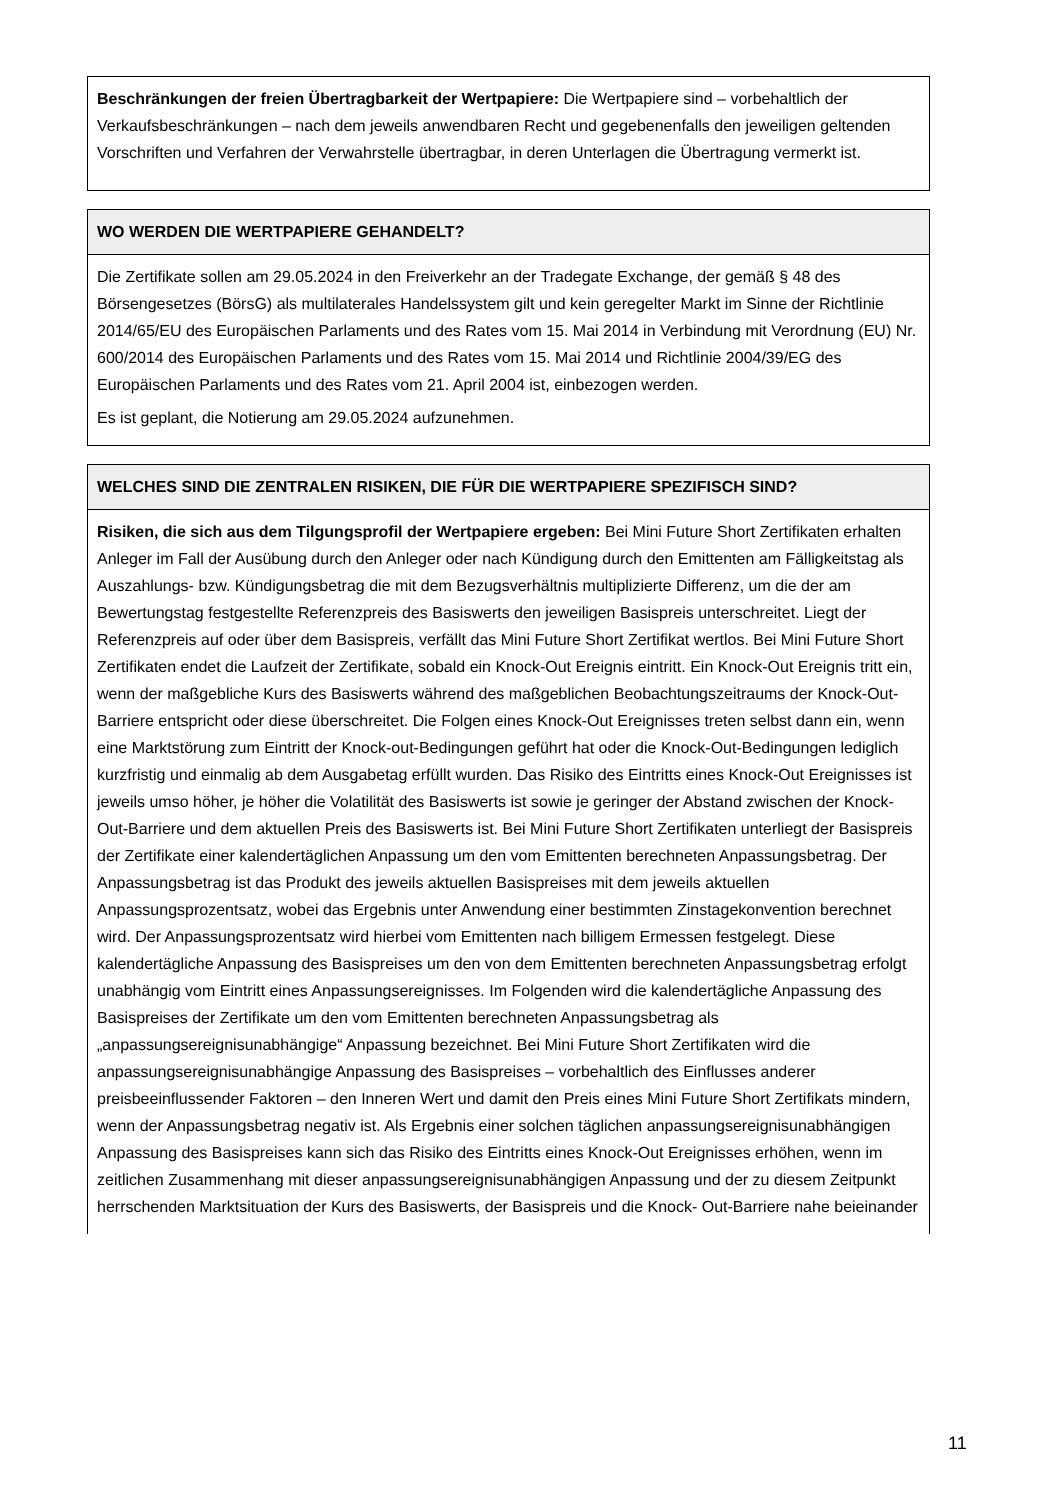Beschränkungen der freien Übertragbarkeit der Wertpapiere: Die Wertpapiere sind – vorbehaltlich der Verkaufsbeschränkungen – nach dem jeweils anwendbaren Recht und gegebenenfalls den jeweiligen geltenden Vorschriften und Verfahren der Verwahrstelle übertragbar, in deren Unterlagen die Übertragung vermerkt ist.
WO WERDEN DIE WERTPAPIERE GEHANDELT?
Die Zertifikate sollen am 29.05.2024 in den Freiverkehr an der Tradegate Exchange, der gemäß § 48 des Börsengesetzes (BörsG) als multilaterales Handelssystem gilt und kein geregelter Markt im Sinne der Richtlinie 2014/65/EU des Europäischen Parlaments und des Rates vom 15. Mai 2014 in Verbindung mit Verordnung (EU) Nr. 600/2014 des Europäischen Parlaments und des Rates vom 15. Mai 2014 und Richtlinie 2004/39/EG des Europäischen Parlaments und des Rates vom 21. April 2004 ist, einbezogen werden.
Es ist geplant, die Notierung am 29.05.2024 aufzunehmen.
WELCHES SIND DIE ZENTRALEN RISIKEN, DIE FÜR DIE WERTPAPIERE SPEZIFISCH SIND?
Risiken, die sich aus dem Tilgungsprofil der Wertpapiere ergeben: Bei Mini Future Short Zertifikaten erhalten Anleger im Fall der Ausübung durch den Anleger oder nach Kündigung durch den Emittenten am Fälligkeitstag als Auszahlungs- bzw. Kündigungsbetrag die mit dem Bezugsverhältnis multiplizierte Differenz, um die der am Bewertungstag festgestellte Referenzpreis des Basiswerts den jeweiligen Basispreis unterschreitet. Liegt der Referenzpreis auf oder über dem Basispreis, verfällt das Mini Future Short Zertifikat wertlos. Bei Mini Future Short Zertifikaten endet die Laufzeit der Zertifikate, sobald ein Knock-Out Ereignis eintritt. Ein Knock-Out Ereignis tritt ein, wenn der maßgebliche Kurs des Basiswerts während des maßgeblichen Beobachtungszeitraums der Knock-Out-Barriere entspricht oder diese überschreitet. Die Folgen eines Knock-Out Ereignisses treten selbst dann ein, wenn eine Marktstörung zum Eintritt der Knock-out-Bedingungen geführt hat oder die Knock-Out-Bedingungen lediglich kurzfristig und einmalig ab dem Ausgabetag erfüllt wurden. Das Risiko des Eintritts eines Knock-Out Ereignisses ist jeweils umso höher, je höher die Volatilität des Basiswerts ist sowie je geringer der Abstand zwischen der Knock-Out-Barriere und dem aktuellen Preis des Basiswerts ist. Bei Mini Future Short Zertifikaten unterliegt der Basispreis der Zertifikate einer kalendertäglichen Anpassung um den vom Emittenten berechneten Anpassungsbetrag. Der Anpassungsbetrag ist das Produkt des jeweils aktuellen Basispreises mit dem jeweils aktuellen Anpassungsprozentsatz, wobei das Ergebnis unter Anwendung einer bestimmten Zinstagekonvention berechnet wird. Der Anpassungsprozentsatz wird hierbei vom Emittenten nach billigem Ermessen festgelegt. Diese kalendertägliche Anpassung des Basispreises um den von dem Emittenten berechneten Anpassungsbetrag erfolgt unabhängig vom Eintritt eines Anpassungsereignisses. Im Folgenden wird die kalendertägliche Anpassung des Basispreises der Zertifikate um den vom Emittenten berechneten Anpassungsbetrag als „anpassungsereignisunabhängige“ Anpassung bezeichnet. Bei Mini Future Short Zertifikaten wird die anpassungsereignisunabhängige Anpassung des Basispreises – vorbehaltlich des Einflusses anderer preisbeeinflussender Faktoren – den Inneren Wert und damit den Preis eines Mini Future Short Zertifikats mindern, wenn der Anpassungsbetrag negativ ist. Als Ergebnis einer solchen täglichen anpassungsereignisunabhängigen Anpassung des Basispreises kann sich das Risiko des Eintritts eines Knock-Out Ereignisses erhöhen, wenn im zeitlichen Zusammenhang mit dieser anpassungsereignisunabhängigen Anpassung und der zu diesem Zeitpunkt herrschenden Marktsituation der Kurs des Basiswerts, der Basispreis und die Knock- Out-Barriere nahe beieinander
11